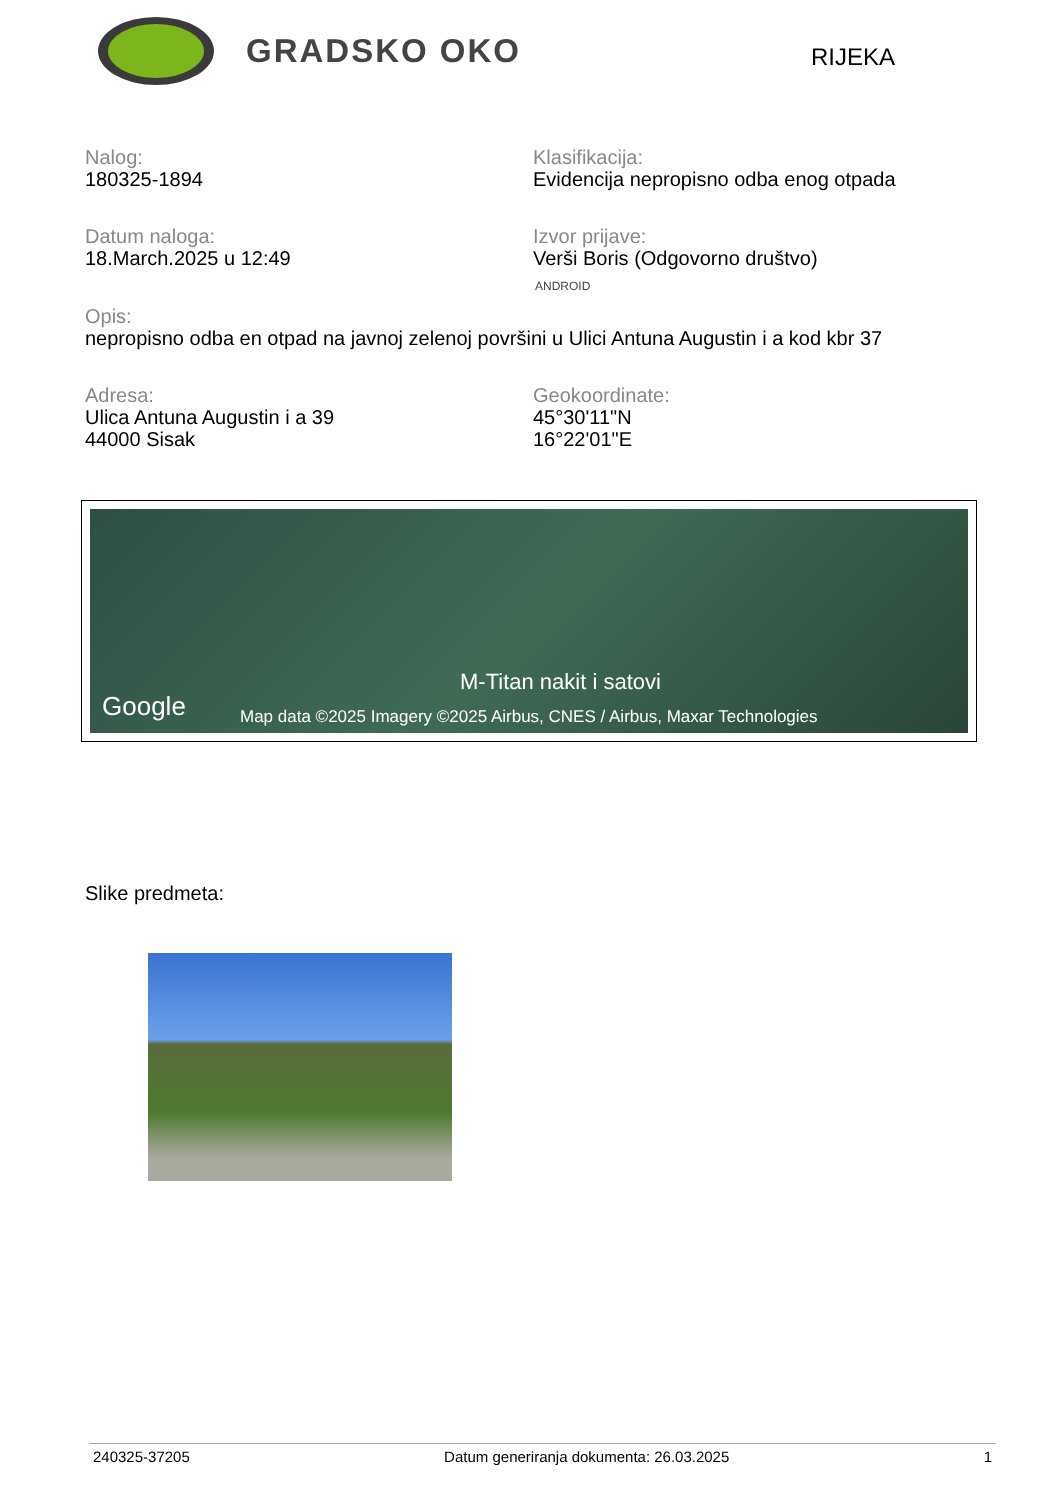GRADSKO OKO
RIJEKA
Nalog:
180325-1894
Klasifikacija:
Evidencija nepropisno odba enog otpada
Datum naloga:
18.March.2025 u 12:49
Izvor prijave:
Verši Boris (Odgovorno društvo)
ANDROID
Opis:
nepropisno odba en otpad na javnoj zelenoj površini u Ulici Antuna Augustin i a kod kbr 37
Adresa:
Ulica Antuna Augustin i a 39
44000 Sisak
Geokoordinate:
45°30'11"N
16°22'01"E
M-Titan nakit i satovi
Google Map data ©2025 Imagery ©2025 Airbus, CNES / Airbus, Maxar Technologies
Slike predmeta:
240325-37205 Datum generiranja dokumenta: 26.03.2025 1